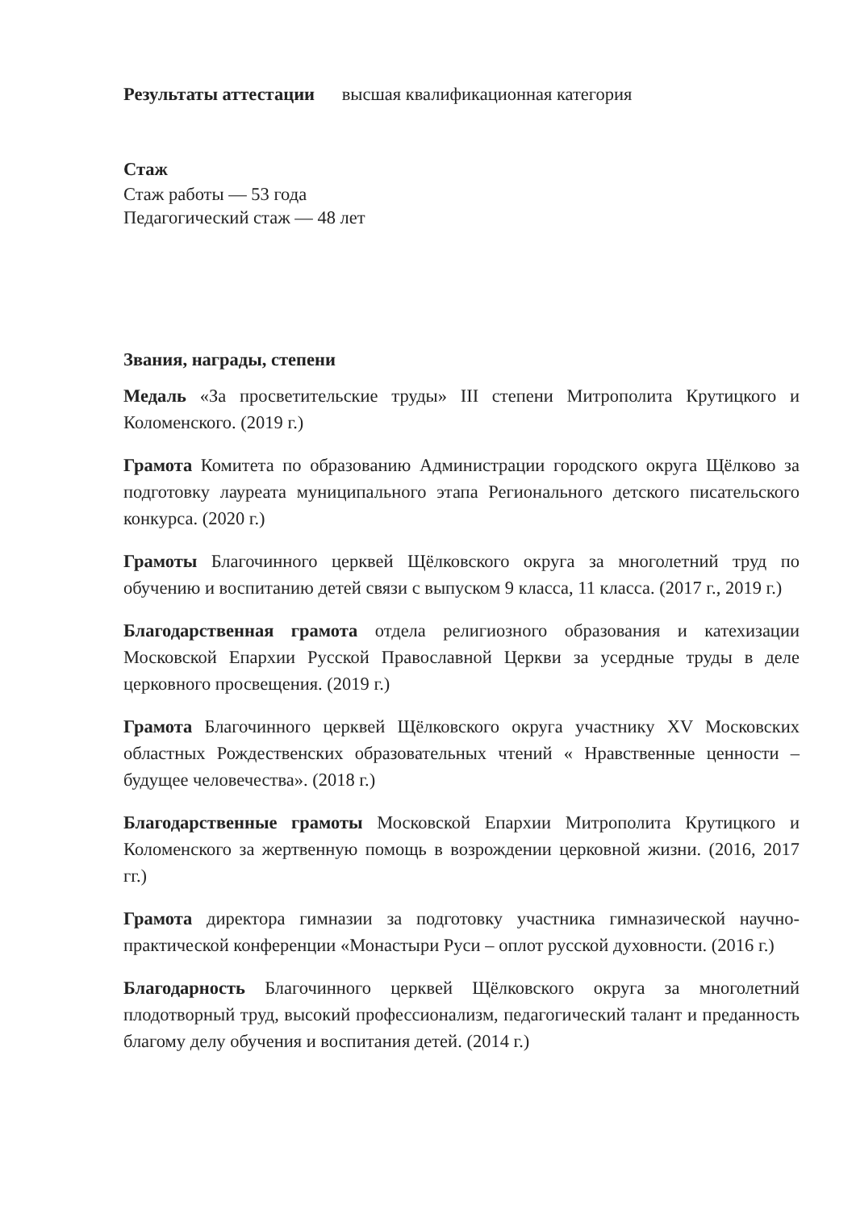Результаты аттестации высшая квалификационная категория
Стаж
Стаж работы — 53 года
Педагогический стаж — 48 лет
Звания, награды, степени
Медаль «За просветительские труды» III степени Митрополита Крутицкого и Коломенского. (2019 г.)
Грамота Комитета по образованию Администрации городского округа Щёлково за подготовку лауреата муниципального этапа Регионального детского писательского конкурса. (2020 г.)
Грамоты Благочинного церквей Щёлковского округа за многолетний труд по обучению и воспитанию детей связи с выпуском 9 класса, 11 класса. (2017 г., 2019 г.)
Благодарственная грамота отдела религиозного образования и катехизации Московской Епархии Русской Православной Церкви за усердные труды в деле церковного просвещения. (2019 г.)
Грамота Благочинного церквей Щёлковского округа участнику XV Московских областных Рождественских образовательных чтений « Нравственные ценности – будущее человечества». (2018 г.)
Благодарственные грамоты Московской Епархии Митрополита Крутицкого и Коломенского за жертвенную помощь в возрождении церковной жизни. (2016, 2017 гг.)
Грамота директора гимназии за подготовку участника гимназической научно-практической конференции «Монастыри Руси – оплот русской духовности. (2016 г.)
Благодарность Благочинного церквей Щёлковского округа за многолетний плодотворный труд, высокий профессионализм, педагогический талант и преданность благому делу обучения и воспитания детей. (2014 г.)